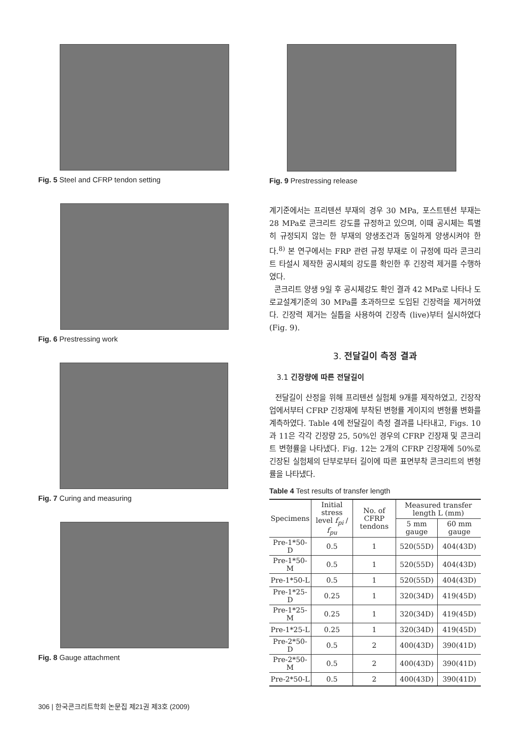Fig. 5 Steel and CFRP tendon setting
Fig. 6 Prestressing work
Fig. 7 Curing and measuring
Fig. 8 Gauge attachment
Fig. 9 Prestressing release
계기준에서는 프리텐션 부재의 경우 30 MPa, 포스트텐션 부재는 28 MPa로 콘크리트 강도를 규정하고 있으며, 이때 공시체는 특별히 규정되지 않는 한 부재의 양생조건과 동일하게 양생시켜야 한다.<sup>8)</sup> 본 연구에서는 FRP 관련 규정 부재로 이 규정에 따라 콘크리트 타설시 제작한 공시체의 강도를 확인한 후 긴장력 제거를 수행하였다.
콘크리트 양생 9일 후 공시체강도 확인 결과 42 MPa로 나타나 도로교설계기준의 30 MPa를 초과하므로 도입된 긴장력을 제거하였다. 긴장력 제거는 실톱을 사용하여 긴장측 (live)부터 실시하였다 (Fig. 9).
3. 전달길이 측정 결과
3.1 긴장량에 따른 전달길이
전달길이 산정을 위해 프리텐션 실험체 9개를 제작하였고, 긴장작업에서부터 CFRP 긴장재에 부착된 변형률 게이지의 변형률 변화를 계측하였다. Table 4에 전달길이 측정 결과를 나타내고, Figs. 10과 11은 각각 긴장량 25, 50%인 경우의 CFRP 긴장재 및 콘크리트 변형률을 나타냈다. Fig. 12는 2개의 CFRP 긴장재에 50%로 긴장된 실험체의 단부로부터 길이에 따른 표면부착 콘크리트의 변형률을 나타냈다.
Table 4 Test results of transfer length
| Specimens | Initial stress level f<sub>pi</sub> / f<sub>pu</sub> | No. of CFRP tendons | Measured transfer length L (mm) | |
| --- | --- | --- | --- | --- |
| | | | 5 mm gauge | 60 mm gauge |
| Pre-1*50-D | 0.5 | 1 | 520(55D) | 404(43D) |
| Pre-1*50-M | 0.5 | 1 | 520(55D) | 404(43D) |
| Pre-1*50-L | 0.5 | 1 | 520(55D) | 404(43D) |
| Pre-1*25-D | 0.25 | 1 | 320(34D) | 419(45D) |
| Pre-1*25-M | 0.25 | 1 | 320(34D) | 419(45D) |
| Pre-1*25-L | 0.25 | 1 | 320(34D) | 419(45D) |
| Pre-2*50-D | 0.5 | 2 | 400(43D) | 390(41D) |
| Pre-2*50-M | 0.5 | 2 | 400(43D) | 390(41D) |
| Pre-2*50-L | 0.5 | 2 | 400(43D) | 390(41D) |
306 | 한국콘크리트학회 논문집 제21권 제3호 (2009)